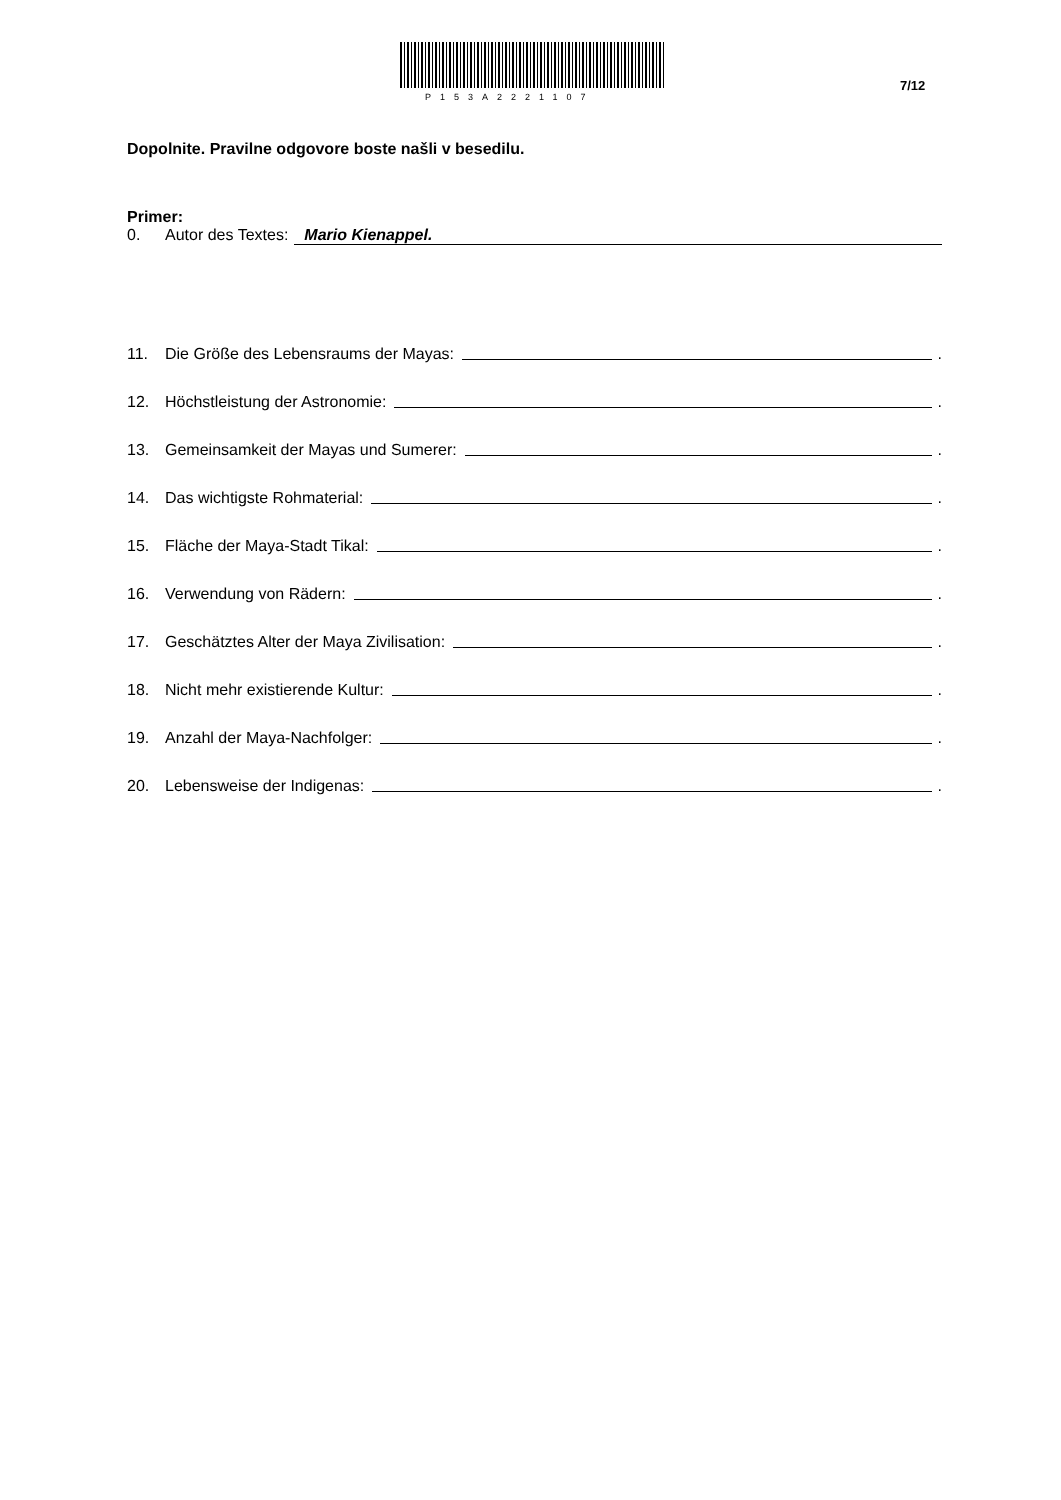P153A2221107
7/12
Dopolnite. Pravilne odgovore boste našli v besedilu.
Primer:
0. Autor des Textes: Mario Kienappel.
11. Die Größe des Lebensraums der Mayas: .
12. Höchstleistung der Astronomie: .
13. Gemeinsamkeit der Mayas und Sumerer: .
14. Das wichtigste Rohmaterial: .
15. Fläche der Maya-Stadt Tikal: .
16. Verwendung von Rädern: .
17. Geschätztes Alter der Maya Zivilisation: .
18. Nicht mehr existierende Kultur: .
19. Anzahl der Maya-Nachfolger: .
20. Lebensweise der Indigenas: .